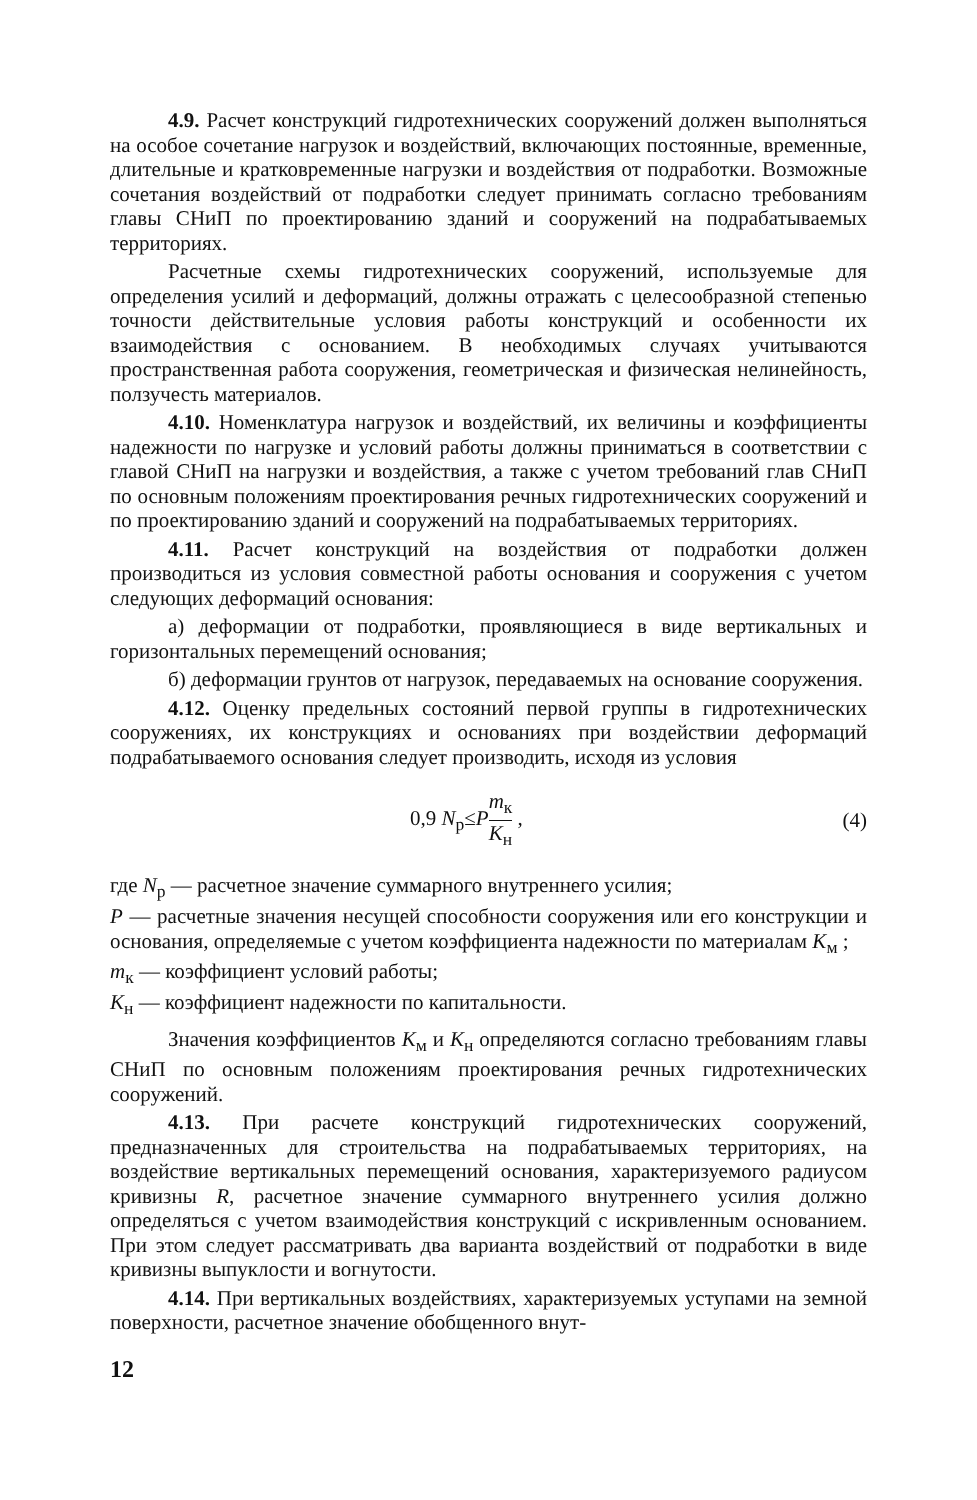4.9. Расчет конструкций гидротехнических сооружений должен выполняться на особое сочетание нагрузок и воздействий, включающих постоянные, временные, длительные и кратковременные нагрузки и воздействия от подработки. Возможные сочетания воздействий от подработки следует принимать согласно требованиям главы СНиП по проектированию зданий и сооружений на подрабатываемых территориях.
Расчетные схемы гидротехнических сооружений, используемые для определения усилий и деформаций, должны отражать с целесообразной степенью точности действительные условия работы конструкций и особенности их взаимодействия с основанием. В необходимых случаях учитываются пространственная работа сооружения, геометрическая и физическая нелинейность, ползучесть материалов.
4.10. Номенклатура нагрузок и воздействий, их величины и коэффициенты надежности по нагрузке и условий работы должны приниматься в соответствии с главой СНиП на нагрузки и воздействия, а также с учетом требований глав СНиП по основным положениям проектирования речных гидротехнических сооружений и по проектированию зданий и сооружений на подрабатываемых территориях.
4.11. Расчет конструкций на воздействия от подработки должен производиться из условия совместной работы основания и сооружения с учетом следующих деформаций основания:
а) деформации от подработки, проявляющиеся в виде вертикальных и горизонтальных перемещений основания;
б) деформации грунтов от нагрузок, передаваемых на основание сооружения.
4.12. Оценку предельных состояний первой группы в гидротехнических сооружениях, их конструкциях и основаниях при воздействии деформаций подрабатываемого основания следует производить, исходя из условия
0,9 N<sub>р</sub>≤Pm<sub>к</sub> K<sub>н</sub> , (4)
где N<sub>р</sub> — расчетное значение суммарного внутреннего усилия;
P — расчетные значения несущей способности сооружения или его конструкции и основания, определяемые с учетом коэффициента надежности по материалам K<sub>м</sub> ;
m<sub>к</sub> — коэффициент условий работы;
K<sub>н</sub> — коэффициент надежности по капитальности.
Значения коэффициентов K<sub>м</sub> и K<sub>н</sub> определяются согласно требованиям главы СНиП по основным положениям проектирования речных гидротехнических сооружений.
4.13. При расчете конструкций гидротехнических сооружений, предназначенных для строительства на подрабатываемых территориях, на воздействие вертикальных перемещений основания, характеризуемого радиусом кривизны R, расчетное значение суммарного внутреннего усилия должно определяться с учетом взаимодействия конструкций с искривленным основанием. При этом следует рассматривать два варианта воздействий от подработки в виде кривизны выпуклости и вогнутости.
4.14. При вертикальных воздействиях, характеризуемых уступами на земной поверхности, расчетное значение обобщенного внут-
12